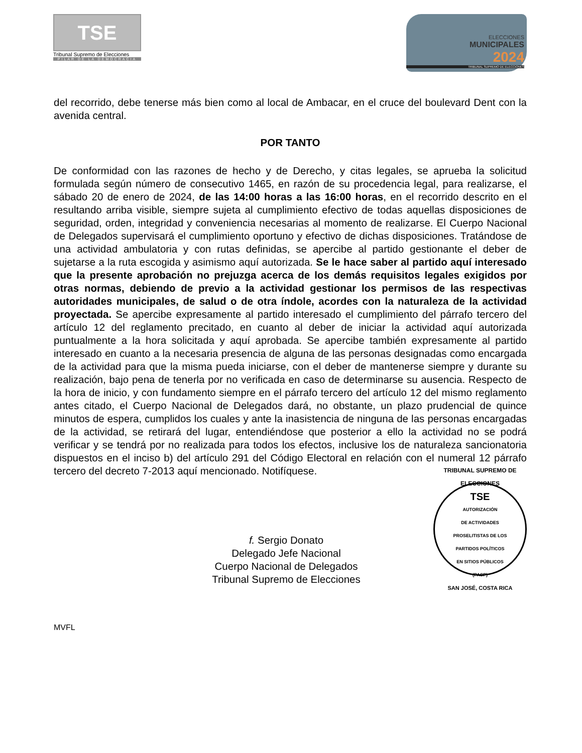TSE
Tribunal Supremo de Elecciones
PILAR DE LA DEMOCRACIA
ELECCIONES
MUNICIPALES
2024
TRIBUNAL SUPREMO DE ELECCIONES
del recorrido, debe tenerse más bien como al local de Ambacar, en el cruce del boulevard Dent con la avenida central.
POR TANTO
De conformidad con las razones de hecho y de Derecho, y citas legales, se aprueba la solicitud formulada según número de consecutivo 1465, en razón de su procedencia legal, para realizarse, el sábado 20 de enero de 2024, de las 14:00 horas a las 16:00 horas, en el recorrido descrito en el resultando arriba visible, siempre sujeta al cumplimiento efectivo de todas aquellas disposiciones de seguridad, orden, integridad y conveniencia necesarias al momento de realizarse. El Cuerpo Nacional de Delegados supervisará el cumplimiento oportuno y efectivo de dichas disposiciones. Tratándose de una actividad ambulatoria y con rutas definidas, se apercibe al partido gestionante el deber de sujetarse a la ruta escogida y asimismo aquí autorizada. Se le hace saber al partido aquí interesado que la presente aprobación no prejuzga acerca de los demás requisitos legales exigidos por otras normas, debiendo de previo a la actividad gestionar los permisos de las respectivas autoridades municipales, de salud o de otra índole, acordes con la naturaleza de la actividad proyectada. Se apercibe expresamente al partido interesado el cumplimiento del párrafo tercero del artículo 12 del reglamento precitado, en cuanto al deber de iniciar la actividad aquí autorizada puntualmente a la hora solicitada y aquí aprobada. Se apercibe también expresamente al partido interesado en cuanto a la necesaria presencia de alguna de las personas designadas como encargada de la actividad para que la misma pueda iniciarse, con el deber de mantenerse siempre y durante su realización, bajo pena de tenerla por no verificada en caso de determinarse su ausencia. Respecto de la hora de inicio, y con fundamento siempre en el párrafo tercero del artículo 12 del mismo reglamento antes citado, el Cuerpo Nacional de Delegados dará, no obstante, un plazo prudencial de quince minutos de espera, cumplidos los cuales y ante la inasistencia de ninguna de las personas encargadas de la actividad, se retirará del lugar, entendiéndose que posterior a ello la actividad no se podrá verificar y se tendrá por no realizada para todos los efectos, inclusive los de naturaleza sancionatoria dispuestos en el inciso b) del artículo 291 del Código Electoral en relación con el numeral 12 párrafo tercero del decreto 7-2013 aquí mencionado. Notifíquese.
f. Sergio Donato
Delegado Jefe Nacional
Cuerpo Nacional de Delegados
Tribunal Supremo de Elecciones
TRIBUNAL SUPREMO DE ELECCIONES
TSE
AUTORIZACIÓN
DE ACTIVIDADES
PROSELITISTAS DE LOS
PARTIDOS POLÍTICOS
EN SITIOS PÚBLICOS
(PASP)
SAN JOSÉ, COSTA RICA
MVFL